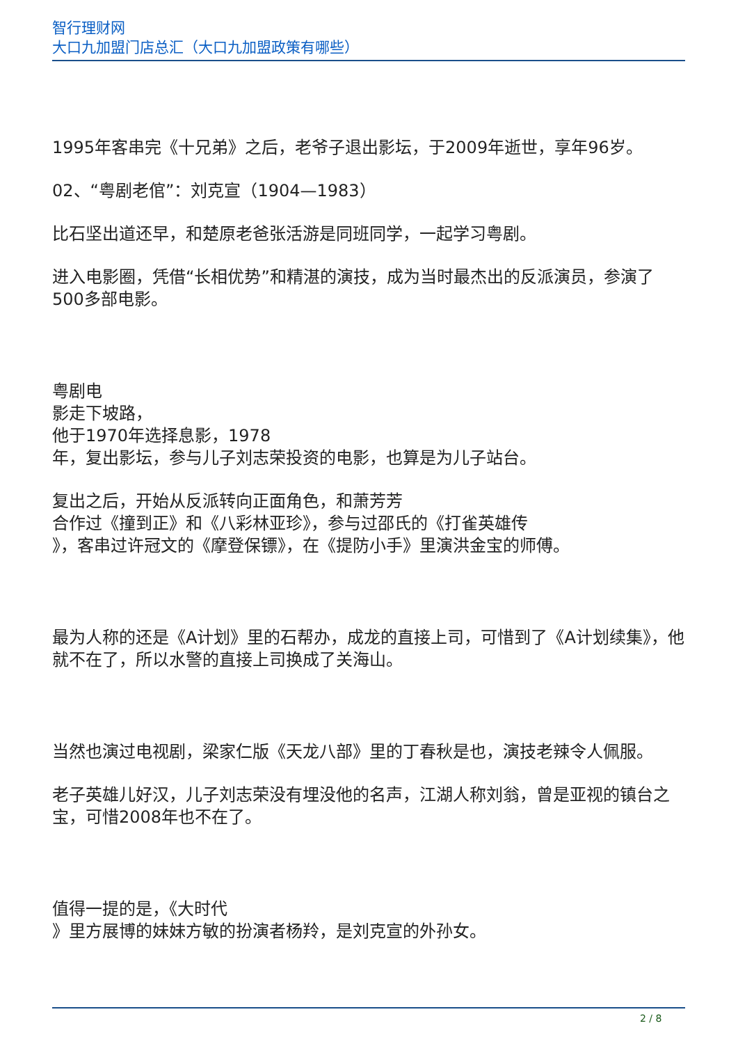智行理财网
大口九加盟门店总汇（大口九加盟政策有哪些）
1995年客串完《十兄弟》之后，老爷子退出影坛，于2009年逝世，享年96岁。
02、“粤剧老倌”：刘克宣（1904—1983）
比石坚出道还早，和楚原老爸张活游是同班同学，一起学习粤剧。
进入电影圈，凭借“长相优势”和精湛的演技，成为当时最杰出的反派演员，参演了500多部电影。
粤剧电
影走下坡路，
他于1970年选择息影，1978
年，复出影坛，参与儿子刘志荣投资的电影，也算是为儿子站台。
复出之后，开始从反派转向正面角色，和萧芳芳
合作过《撞到正》和《八彩林亚珍》，参与过邵氏的《打雀英雄传
》，客串过许冠文的《摩登保镖》，在《提防小手》里演洪金宝的师傅。
最为人称的还是《A计划》里的石帮办，成龙的直接上司，可惜到了《A计划续集》，他就不在了，所以水警的直接上司换成了关海山。
当然也演过电视剧，梁家仁版《天龙八部》里的丁春秋是也，演技老辣令人佩服。
老子英雄儿好汉，儿子刘志荣没有埋没他的名声，江湖人称刘翁，曾是亚视的镇台之宝，可惜2008年也不在了。
值得一提的是，《大时代
》里方展博的妹妹方敏的扮演者杨羚，是刘克宣的外孙女。
2 / 8